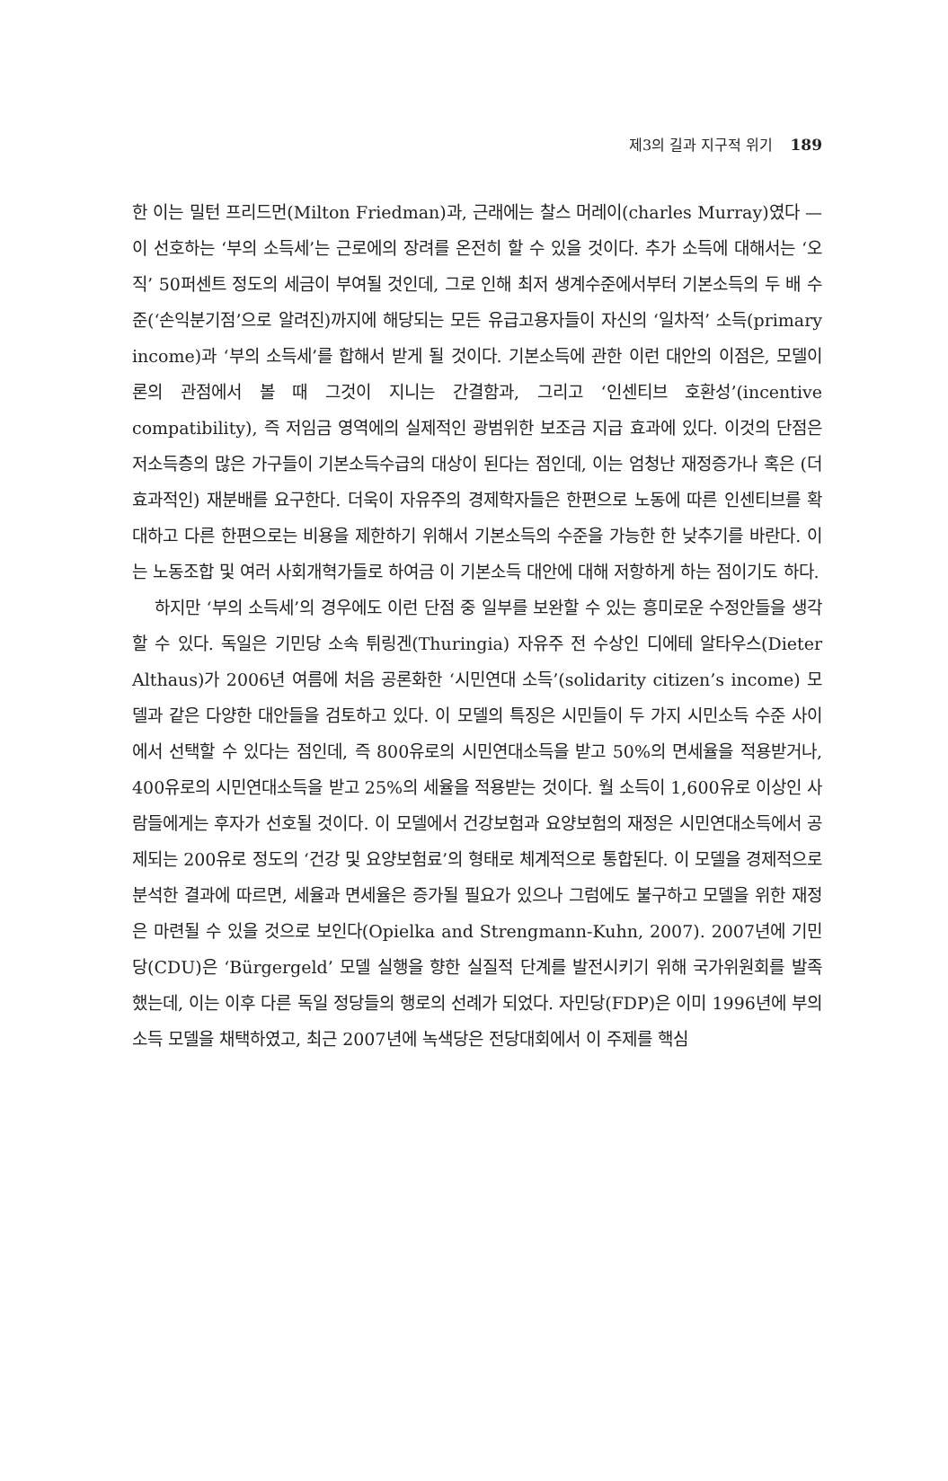제3의 길과 지구적 위기 189
한 이는 밀턴 프리드먼(Milton Friedman)과, 근래에는 찰스 머레이(charles Murray)였다 — 이 선호하는 ‘부의 소득세’는 근로에의 장려를 온전히 할 수 있을 것이다. 추가 소득에 대해서는 ‘오직’ 50퍼센트 정도의 세금이 부여될 것인데, 그로 인해 최저 생계수준에서부터 기본소득의 두 배 수준(‘손익분기점’으로 알려진)까지에 해당되는 모든 유급고용자들이 자신의 ‘일차적’ 소득(primary income)과 ‘부의 소득세’를 합해서 받게 될 것이다. 기본소득에 관한 이런 대안의 이점은, 모델이론의 관점에서 볼 때 그것이 지니는 간결함과, 그리고 ‘인센티브 호환성’(incentive compatibility), 즉 저임금 영역에의 실제적인 광범위한 보조금 지급 효과에 있다. 이것의 단점은 저소득층의 많은 가구들이 기본소득수급의 대상이 된다는 점인데, 이는 엄청난 재정증가나 혹은 (더 효과적인) 재분배를 요구한다. 더욱이 자유주의 경제학자들은 한편으로 노동에 따른 인센티브를 확대하고 다른 한편으로는 비용을 제한하기 위해서 기본소득의 수준을 가능한 한 낮추기를 바란다. 이는 노동조합 및 여러 사회개혁가들로 하여금 이 기본소득 대안에 대해 저항하게 하는 점이기도 하다.
하지만 ‘부의 소득세’의 경우에도 이런 단점 중 일부를 보완할 수 있는 흥미로운 수정안들을 생각할 수 있다. 독일은 기민당 소속 튀링겐(Thuringia) 자유주 전 수상인 디에테 알타우스(Dieter Althaus)가 2006년 여름에 처음 공론화한 ‘시민연대 소득’(solidarity citizen’s income) 모델과 같은 다양한 대안들을 검토하고 있다. 이 모델의 특징은 시민들이 두 가지 시민소득 수준 사이에서 선택할 수 있다는 점인데, 즉 800유로의 시민연대소득을 받고 50%의 면세율을 적용받거나, 400유로의 시민연대소득을 받고 25%의 세율을 적용받는 것이다. 월 소득이 1,600유로 이상인 사람들에게는 후자가 선호될 것이다. 이 모델에서 건강보험과 요양보험의 재정은 시민연대소득에서 공제되는 200유로 정도의 ‘건강 및 요양보험료’의 형태로 체계적으로 통합된다. 이 모델을 경제적으로 분석한 결과에 따르면, 세율과 면세율은 증가될 필요가 있으나 그럼에도 불구하고 모델을 위한 재정은 마련될 수 있을 것으로 보인다(Opielka and Strengmann-Kuhn, 2007). 2007년에 기민당(CDU)은 ‘Bürgergeld’ 모델 실행을 향한 실질적 단계를 발전시키기 위해 국가위원회를 발족했는데, 이는 이후 다른 독일 정당들의 행로의 선례가 되었다. 자민당(FDP)은 이미 1996년에 부의 소득 모델을 채택하였고, 최근 2007년에 녹색당은 전당대회에서 이 주제를 핵심